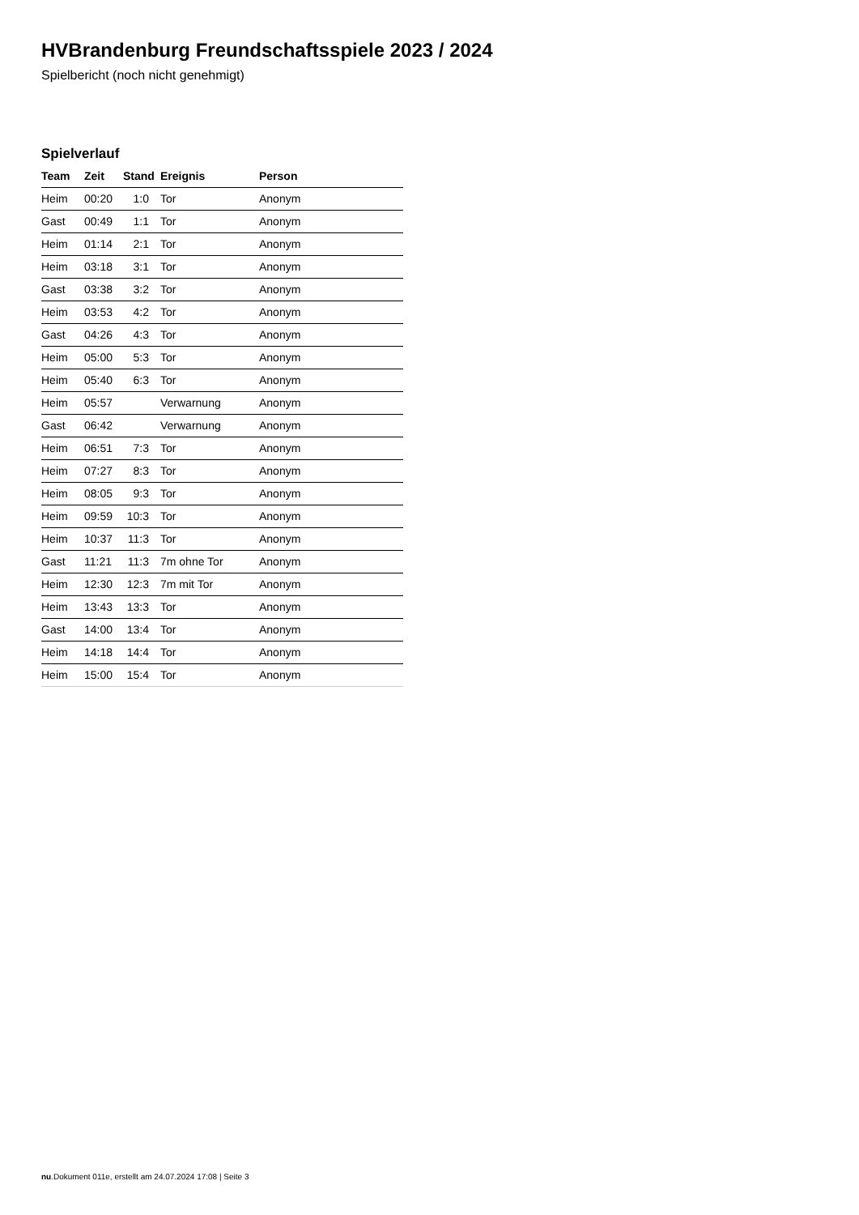HVBrandenburg Freundschaftsspiele 2023 / 2024
Spielbericht (noch nicht genehmigt)
Spielverlauf
| Team | Zeit | Stand | Ereignis | Person |
| --- | --- | --- | --- | --- |
| Heim | 00:20 | 1:0 | Tor | Anonym |
| Gast | 00:49 | 1:1 | Tor | Anonym |
| Heim | 01:14 | 2:1 | Tor | Anonym |
| Heim | 03:18 | 3:1 | Tor | Anonym |
| Gast | 03:38 | 3:2 | Tor | Anonym |
| Heim | 03:53 | 4:2 | Tor | Anonym |
| Gast | 04:26 | 4:3 | Tor | Anonym |
| Heim | 05:00 | 5:3 | Tor | Anonym |
| Heim | 05:40 | 6:3 | Tor | Anonym |
| Heim | 05:57 | | Verwarnung | Anonym |
| Gast | 06:42 | | Verwarnung | Anonym |
| Heim | 06:51 | 7:3 | Tor | Anonym |
| Heim | 07:27 | 8:3 | Tor | Anonym |
| Heim | 08:05 | 9:3 | Tor | Anonym |
| Heim | 09:59 | 10:3 | Tor | Anonym |
| Heim | 10:37 | 11:3 | Tor | Anonym |
| Gast | 11:21 | 11:3 | 7m ohne Tor | Anonym |
| Heim | 12:30 | 12:3 | 7m mit Tor | Anonym |
| Heim | 13:43 | 13:3 | Tor | Anonym |
| Gast | 14:00 | 13:4 | Tor | Anonym |
| Heim | 14:18 | 14:4 | Tor | Anonym |
| Heim | 15:00 | 15:4 | Tor | Anonym |
nu.Dokument 011e, erstellt am 24.07.2024 17:08 | Seite 3